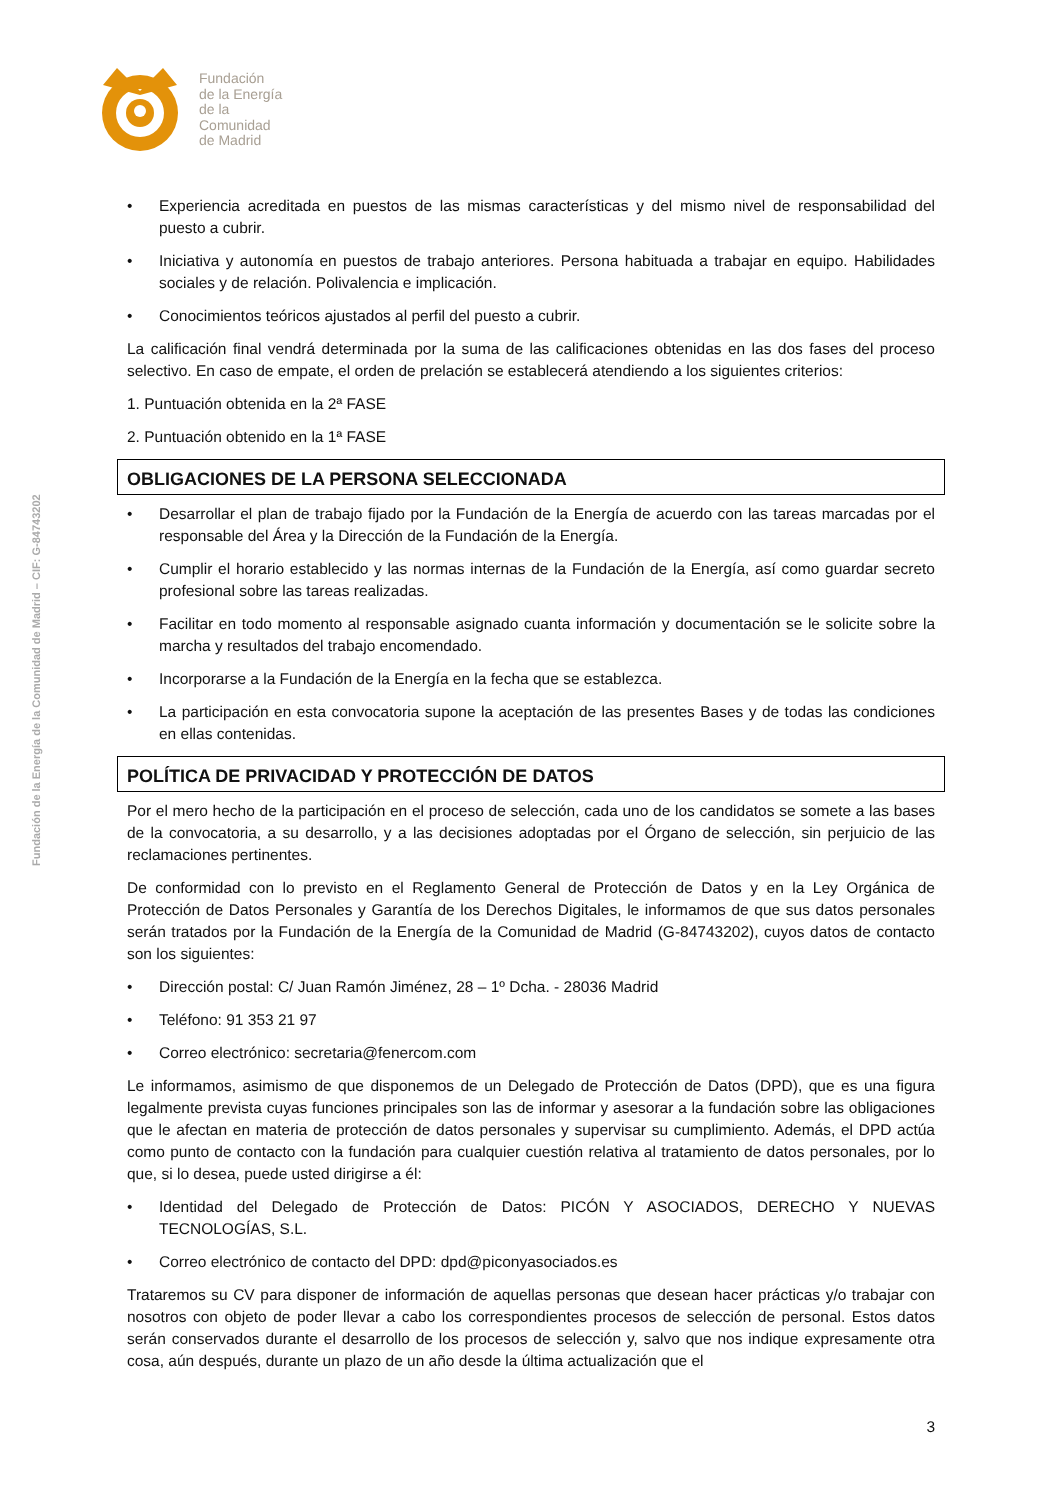Fundación
de la Energía
de la
Comunidad
de Madrid
Fundación de la Energía de la Comunidad de Madrid – CIF: G-84743202
• Experiencia acreditada en puestos de las mismas características y del mismo nivel de responsabilidad del puesto a cubrir.
• Iniciativa y autonomía en puestos de trabajo anteriores. Persona habituada a trabajar en equipo. Habilidades sociales y de relación. Polivalencia e implicación.
• Conocimientos teóricos ajustados al perfil del puesto a cubrir.
La calificación final vendrá determinada por la suma de las calificaciones obtenidas en las dos fases del proceso selectivo. En caso de empate, el orden de prelación se establecerá atendiendo a los siguientes criterios:
1. Puntuación obtenida en la 2ª FASE
2. Puntuación obtenido en la 1ª FASE
OBLIGACIONES DE LA PERSONA SELECCIONADA
• Desarrollar el plan de trabajo fijado por la Fundación de la Energía de acuerdo con las tareas marcadas por el responsable del Área y la Dirección de la Fundación de la Energía.
• Cumplir el horario establecido y las normas internas de la Fundación de la Energía, así como guardar secreto profesional sobre las tareas realizadas.
• Facilitar en todo momento al responsable asignado cuanta información y documentación se le solicite sobre la marcha y resultados del trabajo encomendado.
• Incorporarse a la Fundación de la Energía en la fecha que se establezca.
• La participación en esta convocatoria supone la aceptación de las presentes Bases y de todas las condiciones en ellas contenidas.
POLÍTICA DE PRIVACIDAD Y PROTECCIÓN DE DATOS
Por el mero hecho de la participación en el proceso de selección, cada uno de los candidatos se somete a las bases de la convocatoria, a su desarrollo, y a las decisiones adoptadas por el Órgano de selección, sin perjuicio de las reclamaciones pertinentes.
De conformidad con lo previsto en el Reglamento General de Protección de Datos y en la Ley Orgánica de Protección de Datos Personales y Garantía de los Derechos Digitales, le informamos de que sus datos personales serán tratados por la Fundación de la Energía de la Comunidad de Madrid (G-84743202), cuyos datos de contacto son los siguientes:
• Dirección postal: C/ Juan Ramón Jiménez, 28 – 1º Dcha. - 28036 Madrid
• Teléfono: 91 353 21 97
• Correo electrónico: secretaria@fenercom.com
Le informamos, asimismo de que disponemos de un Delegado de Protección de Datos (DPD), que es una figura legalmente prevista cuyas funciones principales son las de informar y asesorar a la fundación sobre las obligaciones que le afectan en materia de protección de datos personales y supervisar su cumplimiento. Además, el DPD actúa como punto de contacto con la fundación para cualquier cuestión relativa al tratamiento de datos personales, por lo que, si lo desea, puede usted dirigirse a él:
• Identidad del Delegado de Protección de Datos: PICÓN Y ASOCIADOS, DERECHO Y NUEVAS TECNOLOGÍAS, S.L.
• Correo electrónico de contacto del DPD: dpd@piconyasociados.es
Trataremos su CV para disponer de información de aquellas personas que desean hacer prácticas y/o trabajar con nosotros con objeto de poder llevar a cabo los correspondientes procesos de selección de personal. Estos datos serán conservados durante el desarrollo de los procesos de selección y, salvo que nos indique expresamente otra cosa, aún después, durante un plazo de un año desde la última actualización que el
3